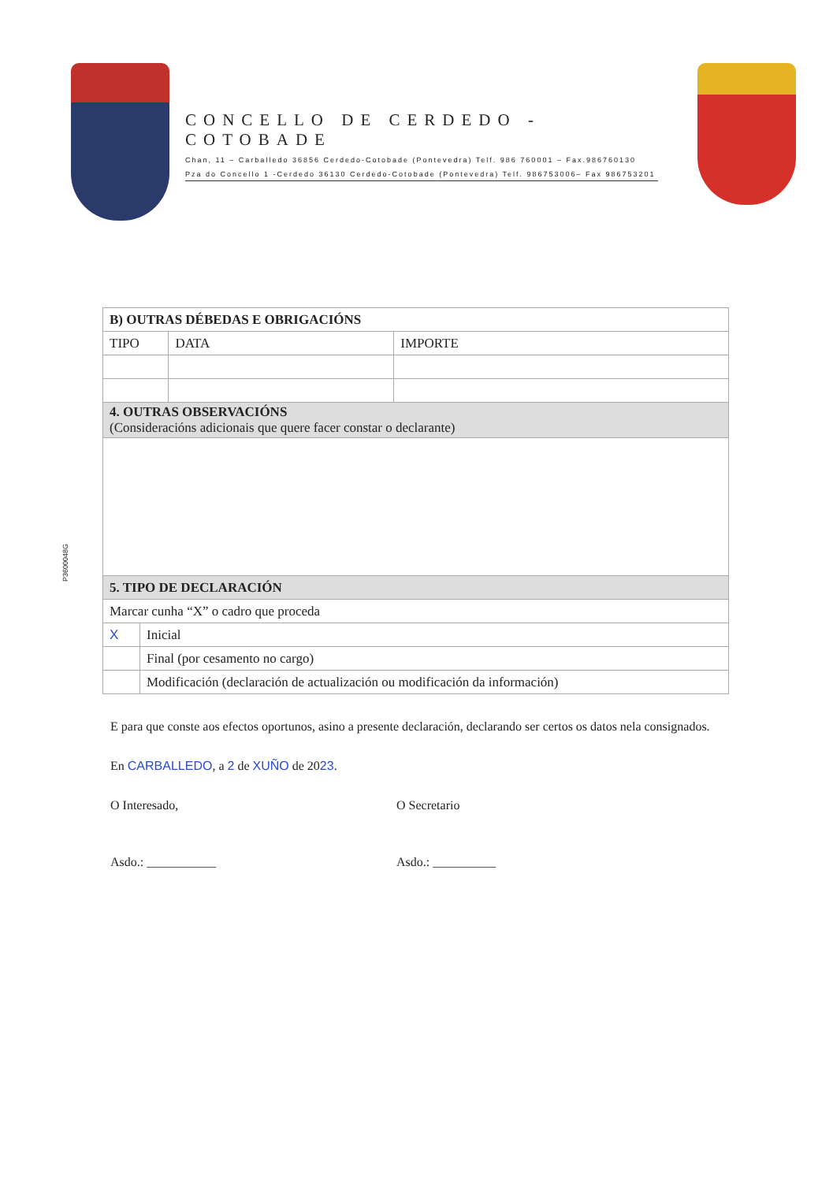CONCELLO DE CERDEDO - COTOBADE
Chan, 11 – Carballedo 36856 Cerdedo-Cotobade (Pontevedra) Telf. 986 760001 – Fax.986760130
Pza do Concello 1 -Cerdedo 36130 Cerdedo-Cotobade (Pontevedra) Telf. 986753006– Fax 986753201
| B) OUTRAS DÉBEDAS E OBRIGACIÓNS | | | |
| TIPO | | DATA | IMPORTE |
| 4. OUTRAS OBSERVACIÓNS (Consideracións adicionais que quere facer constar o declarante) | | | |
| 5. TIPO DE DECLARACIÓN | | | |
| Marcar cunha “X” o cadro que proceda | | | |
| X | Inicial | | |
| | Final (por cesamento no cargo) | | |
| | Modificación (declaración de actualización ou modificación da información) | | |
P3600048G
E para que conste aos efectos oportunos, asino a presente declaración, declarando ser certos os datos nela consignados.
En CARBALLEDO, a 2 de XUÑO de 2023.
O Interesado, O Secretario
Asdo.: ___________ Asdo.: __________